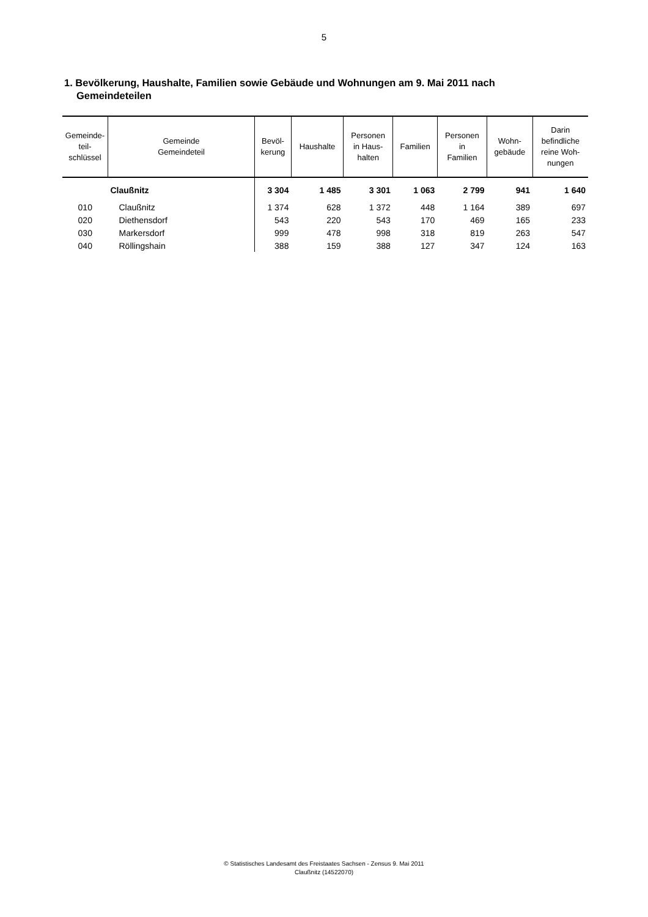5
1. Bevölkerung, Haushalte, Familien sowie Gebäude und Wohnungen am 9. Mai 2011 nach Gemeindeteilen
| Gemeinde- teil- schlüssel | Gemeinde Gemeindeteil | Bevöl- kerung | Haushalte | Personen in Haus- halten | Familien | Personen in Familien | Wohn- gebäude | Darin befindliche reine Woh- nungen |
| --- | --- | --- | --- | --- | --- | --- | --- | --- |
| | Claußnitz | 3 304 | 1 485 | 3 301 | 1 063 | 2 799 | 941 | 1 640 |
| 010 | Claußnitz | 1 374 | 628 | 1 372 | 448 | 1 164 | 389 | 697 |
| 020 | Diethensdorf | 543 | 220 | 543 | 170 | 469 | 165 | 233 |
| 030 | Markersdorf | 999 | 478 | 998 | 318 | 819 | 263 | 547 |
| 040 | Röllingshain | 388 | 159 | 388 | 127 | 347 | 124 | 163 |
© Statistisches Landesamt des Freistaates Sachsen - Zensus 9. Mai 2011
Claußnitz (14522070)